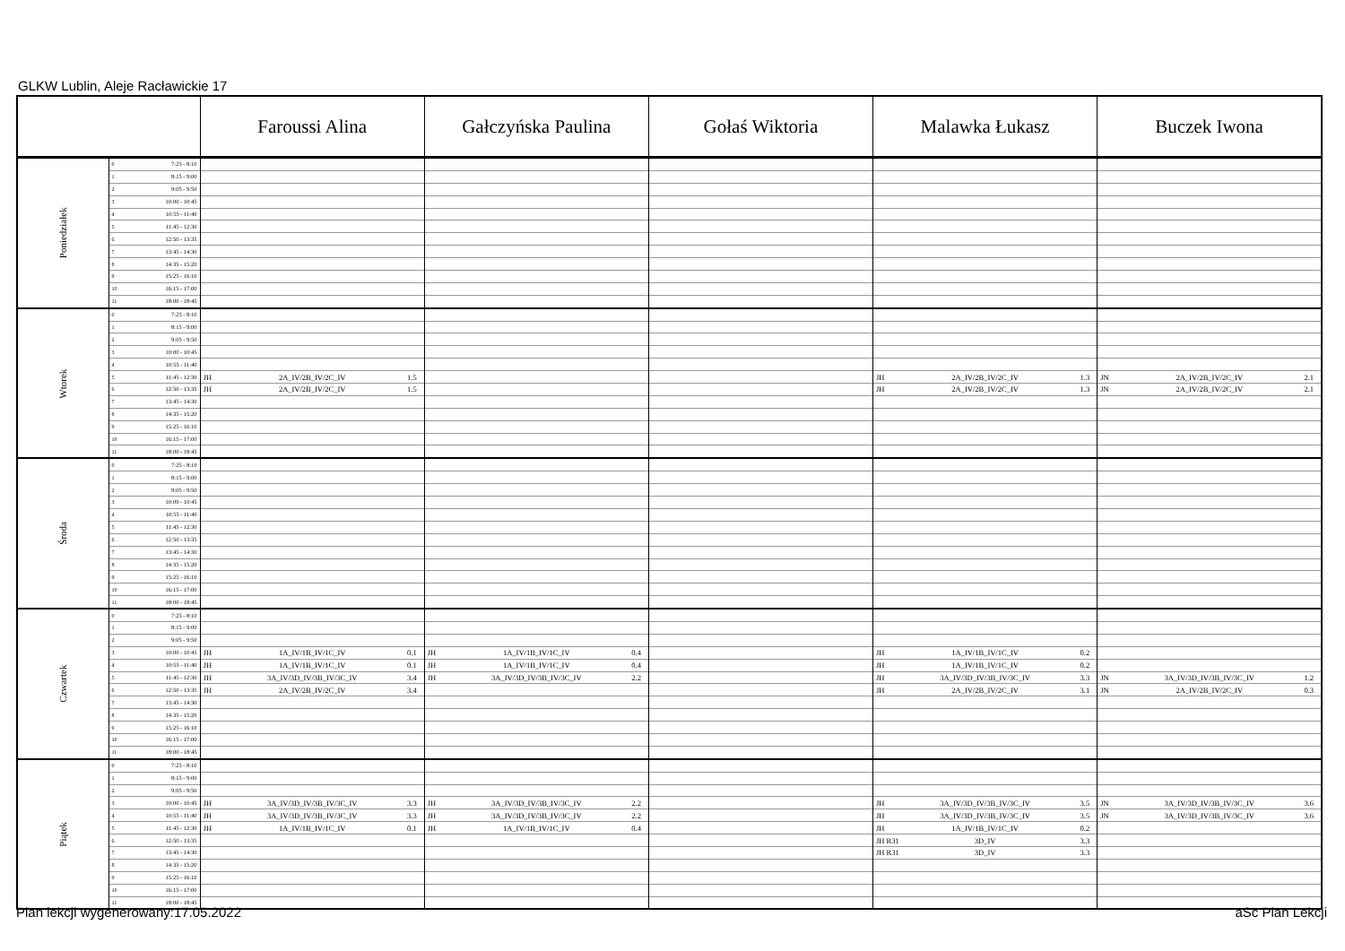GLKW Lublin, Aleje Racławickie 17
| | | | Faroussi Alina | | | Gałczyńska Paulina | | | Gołaś Wiktoria | | | Malawka Łukasz | | | Buczek Iwona | | |
| --- | --- | --- | --- | --- | --- | --- | --- | --- | --- | --- | --- | --- | --- | --- | --- | --- | --- |
| Poniedziałek | 0 | 7:25 - 8:10 | | | | | | | | | | | | | | | |
| | 1 | 8:15 - 9:00 | | | | | | | | | | | | | | | |
| | 2 | 9:05 - 9:50 | | | | | | | | | | | | | | | |
| | 3 | 10:00 - 10:45 | | | | | | | | | | | | | | | |
| | 4 | 10:55 - 11:40 | | | | | | | | | | | | | | | |
| | 5 | 11:45 - 12:30 | | | | | | | | | | | | | | | |
| | 6 | 12:50 - 13:35 | | | | | | | | | | | | | | | |
| | 7 | 13:45 - 14:30 | | | | | | | | | | | | | | | |
| | 8 | 14:35 - 15:20 | | | | | | | | | | | | | | | |
| | 9 | 15:25 - 16:10 | | | | | | | | | | | | | | | |
| | 10 | 16:15 - 17:00 | | | | | | | | | | | | | | | |
| | 11 | 18:00 - 18:45 | | | | | | | | | | | | | | | |
| Wtorek | 0 | 7:25 - 8:10 | | | | | | | | | | | | | | | |
| | 1 | 8:15 - 9:00 | | | | | | | | | | | | | | | |
| | 2 | 9:05 - 9:50 | | | | | | | | | | | | | | | |
| | 3 | 10:00 - 10:45 | | | | | | | | | | | | | | | |
| | 4 | 10:55 - 11:40 | | | | | | | | | | | | | | | |
| | 5 | 11:45 - 12:30 | JH | 2A_IV/2B_IV/2C_IV | 1.5 | | | | | | | JH | 2A_IV/2B_IV/2C_IV | 1.3 | JN | 2A_IV/2B_IV/2C_IV | 2.1 |
| | 6 | 12:50 - 13:35 | JH | 2A_IV/2B_IV/2C_IV | 1.5 | | | | | | | JH | 2A_IV/2B_IV/2C_IV | 1.3 | JN | 2A_IV/2B_IV/2C_IV | 2.1 |
| | 7 | 13:45 - 14:30 | | | | | | | | | | | | | | | |
| | 8 | 14:35 - 15:20 | | | | | | | | | | | | | | | |
| | 9 | 15:25 - 16:10 | | | | | | | | | | | | | | | |
| | 10 | 16:15 - 17:00 | | | | | | | | | | | | | | | |
| | 11 | 18:00 - 18:45 | | | | | | | | | | | | | | | |
| Środa | 0 | 7:25 - 8:10 | | | | | | | | | | | | | | | |
| | 1 | 8:15 - 9:00 | | | | | | | | | | | | | | | |
| | 2 | 9:05 - 9:50 | | | | | | | | | | | | | | | |
| | 3 | 10:00 - 10:45 | | | | | | | | | | | | | | | |
| | 4 | 10:55 - 11:40 | | | | | | | | | | | | | | | |
| | 5 | 11:45 - 12:30 | | | | | | | | | | | | | | | |
| | 6 | 12:50 - 13:35 | | | | | | | | | | | | | | | |
| | 7 | 13:45 - 14:30 | | | | | | | | | | | | | | | |
| | 8 | 14:35 - 15:20 | | | | | | | | | | | | | | | |
| | 9 | 15:25 - 16:10 | | | | | | | | | | | | | | | |
| | 10 | 16:15 - 17:00 | | | | | | | | | | | | | | | |
| | 11 | 18:00 - 18:45 | | | | | | | | | | | | | | | |
| Czwartek | 0 | 7:25 - 8:10 | | | | | | | | | | | | | | | |
| | 1 | 8:15 - 9:00 | | | | | | | | | | | | | | | |
| | 2 | 9:05 - 9:50 | | | | | | | | | | | | | | | |
| | 3 | 10:00 - 10:45 | JH | 1A_IV/1B_IV/1C_IV | 0.1 | JH | 1A_IV/1B_IV/1C_IV | 0.4 | | | | JH | 1A_IV/1B_IV/1C_IV | 0.2 | | | |
| | 4 | 10:55 - 11:40 | JH | 1A_IV/1B_IV/1C_IV | 0.1 | JH | 1A_IV/1B_IV/1C_IV | 0.4 | | | | JH | 1A_IV/1B_IV/1C_IV | 0.2 | | | |
| | 5 | 11:45 - 12:30 | JH | 3A_IV/3D_IV/3B_IV/3C_IV | 3.4 | JH | 3A_IV/3D_IV/3B_IV/3C_IV | 2.2 | | | | JH | 3A_IV/3D_IV/3B_IV/3C_IV | 3.3 | JN | 3A_IV/3D_IV/3B_IV/3C_IV | 1.2 |
| | 6 | 12:50 - 13:35 | JH | 2A_IV/2B_IV/2C_IV | 3.4 | | | | | | | JH | 2A_IV/2B_IV/2C_IV | 3.1 | JN | 2A_IV/2B_IV/2C_IV | 0.3 |
| | 7 | 13:45 - 14:30 | | | | | | | | | | | | | | | |
| | 8 | 14:35 - 15:20 | | | | | | | | | | | | | | | |
| | 9 | 15:25 - 16:10 | | | | | | | | | | | | | | | |
| | 10 | 16:15 - 17:00 | | | | | | | | | | | | | | | |
| | 11 | 18:00 - 18:45 | | | | | | | | | | | | | | | |
| Piątek | 0 | 7:25 - 8:10 | | | | | | | | | | | | | | | |
| | 1 | 8:15 - 9:00 | | | | | | | | | | | | | | | |
| | 2 | 9:05 - 9:50 | | | | | | | | | | | | | | | |
| | 3 | 10:00 - 10:45 | JH | 3A_IV/3D_IV/3B_IV/3C_IV | 3.3 | JH | 3A_IV/3D_IV/3B_IV/3C_IV | 2.2 | | | | JH | 3A_IV/3D_IV/3B_IV/3C_IV | 3.5 | JN | 3A_IV/3D_IV/3B_IV/3C_IV | 3.6 |
| | 4 | 10:55 - 11:40 | JH | 3A_IV/3D_IV/3B_IV/3C_IV | 3.3 | JH | 3A_IV/3D_IV/3B_IV/3C_IV | 2.2 | | | | JH | 3A_IV/3D_IV/3B_IV/3C_IV | 3.5 | JN | 3A_IV/3D_IV/3B_IV/3C_IV | 3.6 |
| | 5 | 11:45 - 12:30 | JH | 1A_IV/1B_IV/1C_IV | 0.1 | JH | 1A_IV/1B_IV/1C_IV | 0.4 | | | | JH | 1A_IV/1B_IV/1C_IV | 0.2 | | | |
| | 6 | 12:50 - 13:35 | | | | | | | | | | JH R31 | 3D_IV | 3.3 | | | |
| | 7 | 13:45 - 14:30 | | | | | | | | | | JH R31 | 3D_IV | 3.3 | | | |
| | 8 | 14:35 - 15:20 | | | | | | | | | | | | | | | |
| | 9 | 15:25 - 16:10 | | | | | | | | | | | | | | | |
| | 10 | 16:15 - 17:00 | | | | | | | | | | | | | | | |
| | 11 | 18:00 - 18:45 | | | | | | | | | | | | | | | |
Plan lekcji wygenerowany:17.05.2022 aSc Plan Lekcji